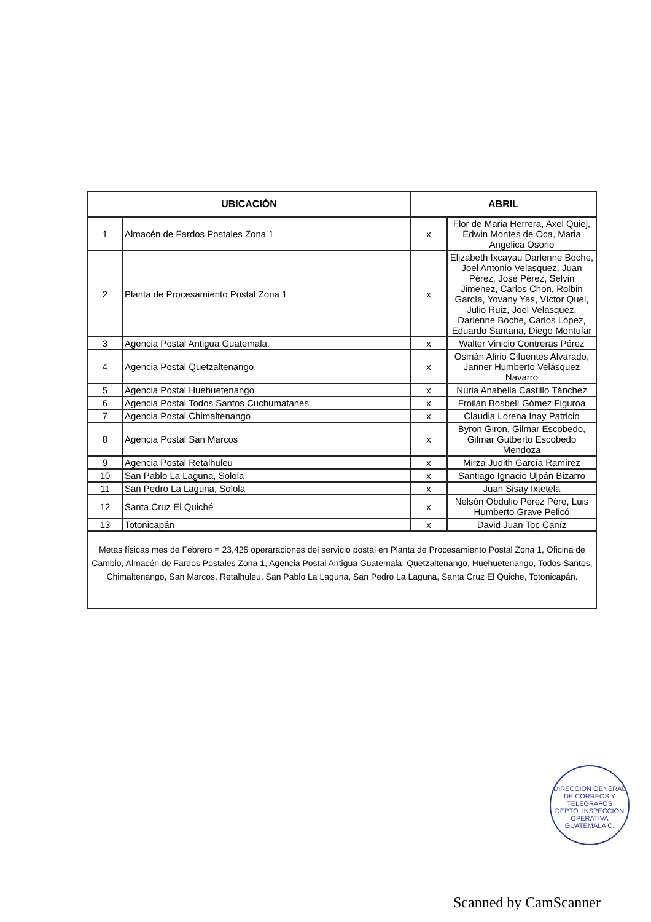| UBICACIÓN | | ABRIL | |
| --- | --- | --- | --- |
| 1 | Almacén de Fardos Postales Zona 1 | x | Flor de Maria Herrera, Axel Quiej, Edwin Montes de Oca, Maria Angelica Osorio |
| 2 | Planta de Procesamiento Postal Zona 1 | x | Elizabeth Ixcayau Darlenne Boche, Joel Antonio Velasquez, Juan Pérez, José Pérez, Selvin Jimenez, Carlos Chon, Rolbin García, Yovany Yas, Víctor Quel, Julio Ruiz, Joel Velasquez, Darlenne Boche, Carlos López, Eduardo Santana, Diego Montufar |
| 3 | Agencia Postal Antigua Guatemala. | x | Walter Vinicio Contreras Pérez |
| 4 | Agencia Postal Quetzaltenango. | x | Osmán Alirio Cifuentes Alvarado, Janner Humberto Velásquez Navarro |
| 5 | Agencia Postal Huehuetenango | x | Nuria Anabella Castillo Tánchez |
| 6 | Agencia Postal Todos Santos Cuchumatanes | x | Froilán Bosbelí Gómez Figuroa |
| 7 | Agencia Postal Chimaltenango | x | Claudia Lorena Inay Patricio |
| 8 | Agencia Postal San Marcos | x | Byron Giron, Gilmar Escobedo, Gilmar Gutberto Escobedo Mendoza |
| 9 | Agencia Postal Retalhuleu | x | Mirza Judith García Ramírez |
| 10 | San Pablo La Laguna, Solola | x | Santiago Ignacio Ujpán Bizarro |
| 11 | San Pedro La Laguna, Solola | x | Juan Sisay Ixtetela |
| 12 | Santa Cruz El Quiché | x | Nelsón Obdulio Pérez Pére, Luis Humberto Grave Pelicó |
| 13 | Totonicapán | x | David Juan Toc Caníz |
| Metas físicas mes de Febrero = 23,425 operaraciones del servicio postal en Planta de Procesamiento Postal Zona 1, Oficina de Cambio, Almacén de Fardos Postales Zona 1, Agencia Postal Antigua Guatemala, Quetzaltenango, Huehuetenango, Todos Santos, Chimaltenango, San Marcos, Retalhuleu, San Pablo La Laguna, San Pedro La Laguna, Santa Cruz El Quiche, Totonicapán. | | | |
DIRECCION GENERAL DE CORREOS Y TELEGRAFOS
DEPTO. INSPECCION OPERATIVA
GUATEMALA C.
Scanned by CamScanner